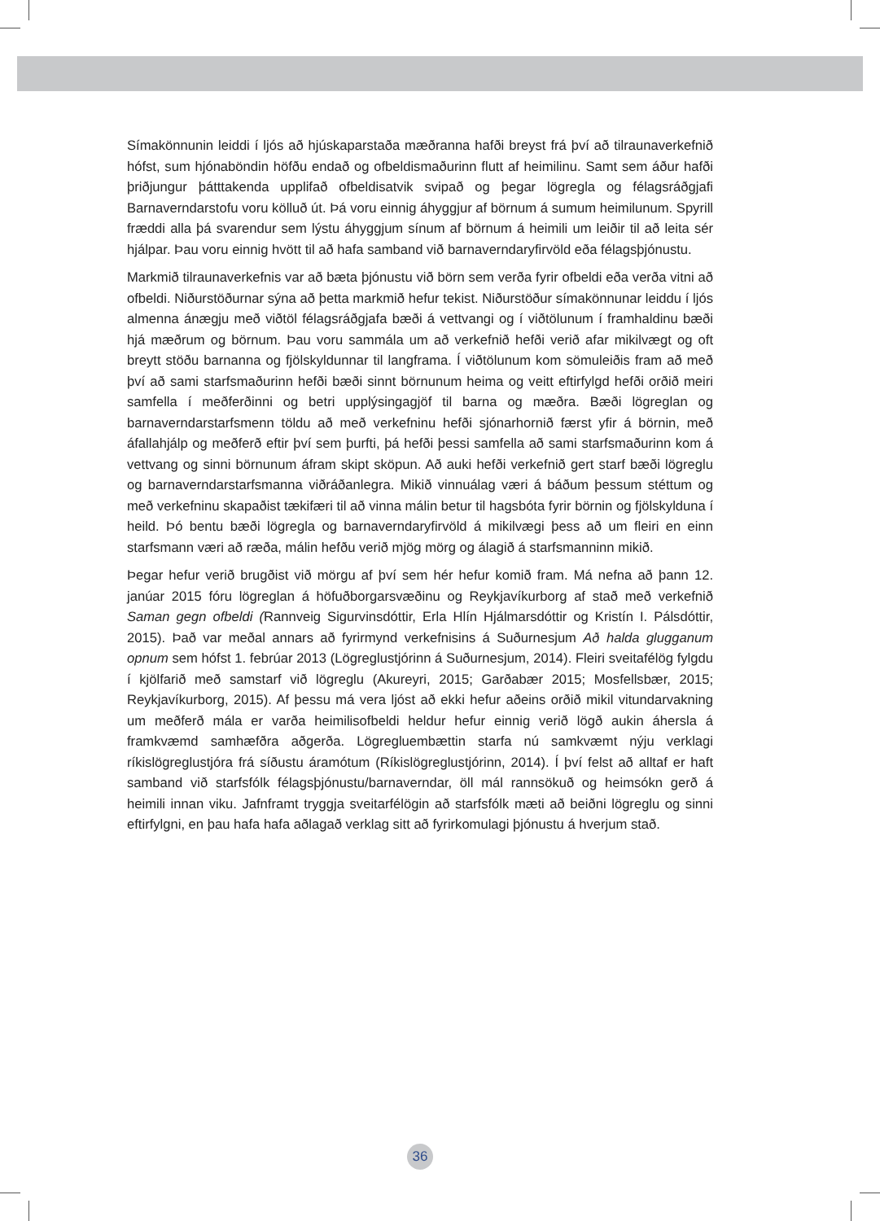Símakönnunin leiddi í ljós að hjúskaparstaða mæðranna hafði breyst frá því að tilraunaverkefnið hófst, sum hjónaböndin höfðu endað og ofbeldismaðurinn flutt af heimilinu. Samt sem áður hafði þriðjungur þátttakenda upplifað ofbeldisatvik svipað og þegar lögregla og félagsráðgjafi Barnaverndarstofu voru kölluð út. Þá voru einnig áhyggjur af börnum á sumum heimilunum. Spyrill fræddi alla þá svarendur sem lýstu áhyggjum sínum af börnum á heimili um leiðir til að leita sér hjálpar. Þau voru einnig hvött til að hafa samband við barnaverndaryfirvöld eða félagsþjónustu.
Markmið tilraunaverkefnis var að bæta þjónustu við börn sem verða fyrir ofbeldi eða verða vitni að ofbeldi. Niðurstöðurnar sýna að þetta markmið hefur tekist. Niðurstöður símakönnunar leiddu í ljós almenna ánægju með viðtöl félagsráðgjafa bæði á vettvangi og í viðtölunum í framhaldinu bæði hjá mæðrum og börnum. Þau voru sammála um að verkefnið hefði verið afar mikilvægt og oft breytt stöðu barnanna og fjölskyldunnar til langframa. Í viðtölunum kom sömuleiðis fram að með því að sami starfsmaðurinn hefði bæði sinnt börnunum heima og veitt eftirfylgd hefði orðið meiri samfella í meðferðinni og betri upplýsingagjöf til barna og mæðra. Bæði lögreglan og barnaverndarstarfsmenn töldu að með verkefninu hefði sjónarhornið færst yfir á börnin, með áfallahjálp og meðferð eftir því sem þurfti, þá hefði þessi samfella að sami starfsmaðurinn kom á vettvang og sinni börnunum áfram skipt sköpun. Að auki hefði verkefnið gert starf bæði lögreglu og barnaverndarstarfsmanna viðráðanlegra. Mikið vinnuálag væri á báðum þessum stéttum og með verkefninu skapaðist tækifæri til að vinna málin betur til hagsbóta fyrir börnin og fjölskylduna í heild. Þó bentu bæði lögregla og barnaverndaryfirvöld á mikilvægi þess að um fleiri en einn starfsmann væri að ræða, málin hefðu verið mjög mörg og álagið á starfsmanninn mikið.
Þegar hefur verið brugðist við mörgu af því sem hér hefur komið fram. Má nefna að þann 12. janúar 2015 fóru lögreglan á höfuðborgarsvæðinu og Reykjavíkurborg af stað með verkefnið Saman gegn ofbeldi (Rannveig Sigurvinsdóttir, Erla Hlín Hjálmarsdóttir og Kristín I. Pálsdóttir, 2015). Það var meðal annars að fyrirmynd verkefnisins á Suðurnesjum Að halda glugganum opnum sem hófst 1. febrúar 2013 (Lögreglustjórinn á Suðurnesjum, 2014). Fleiri sveitafélög fylgdu í kjölfarið með samstarf við lögreglu (Akureyri, 2015; Garðabær 2015; Mosfellsbær, 2015; Reykjavíkurborg, 2015). Af þessu má vera ljóst að ekki hefur aðeins orðið mikil vitundarvakning um meðferð mála er varða heimilisofbeldi heldur hefur einnig verið lögð aukin áhersla á framkvæmd samhæfðra aðgerða. Lögregluembættin starfa nú samkvæmt nýju verklagi ríkislögreglustjóra frá síðustu áramótum (Ríkislögreglustjórinn, 2014). Í því felst að alltaf er haft samband við starfsfólk félagsþjónustu/barnaverndar, öll mál rannsökuð og heimsókn gerð á heimili innan viku. Jafnframt tryggja sveitarfélögin að starfsfólk mæti að beiðni lögreglu og sinni eftirfylgni, en þau hafa hafa aðlagað verklag sitt að fyrirkomulagi þjónustu á hverjum stað.
36